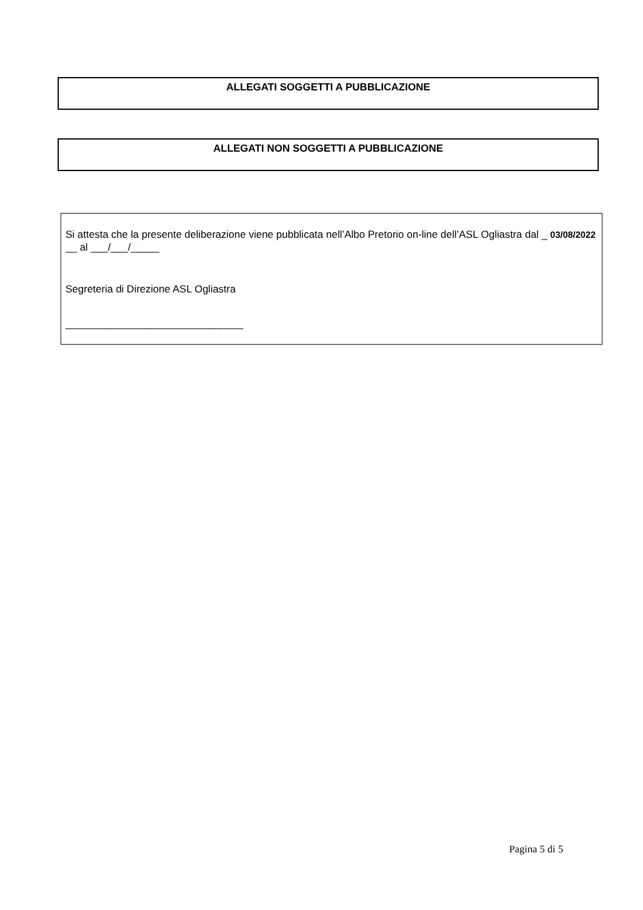ALLEGATI SOGGETTI A PUBBLICAZIONE
ALLEGATI NON SOGGETTI A PUBBLICAZIONE
Si attesta che la presente deliberazione viene pubblicata nell’Albo Pretorio on-line dell’ASL Ogliastra dal _ 03/08/2022 __ al ___/___/_____
Segreteria di Direzione ASL Ogliastra
_______________________________
Pagina 5 di 5